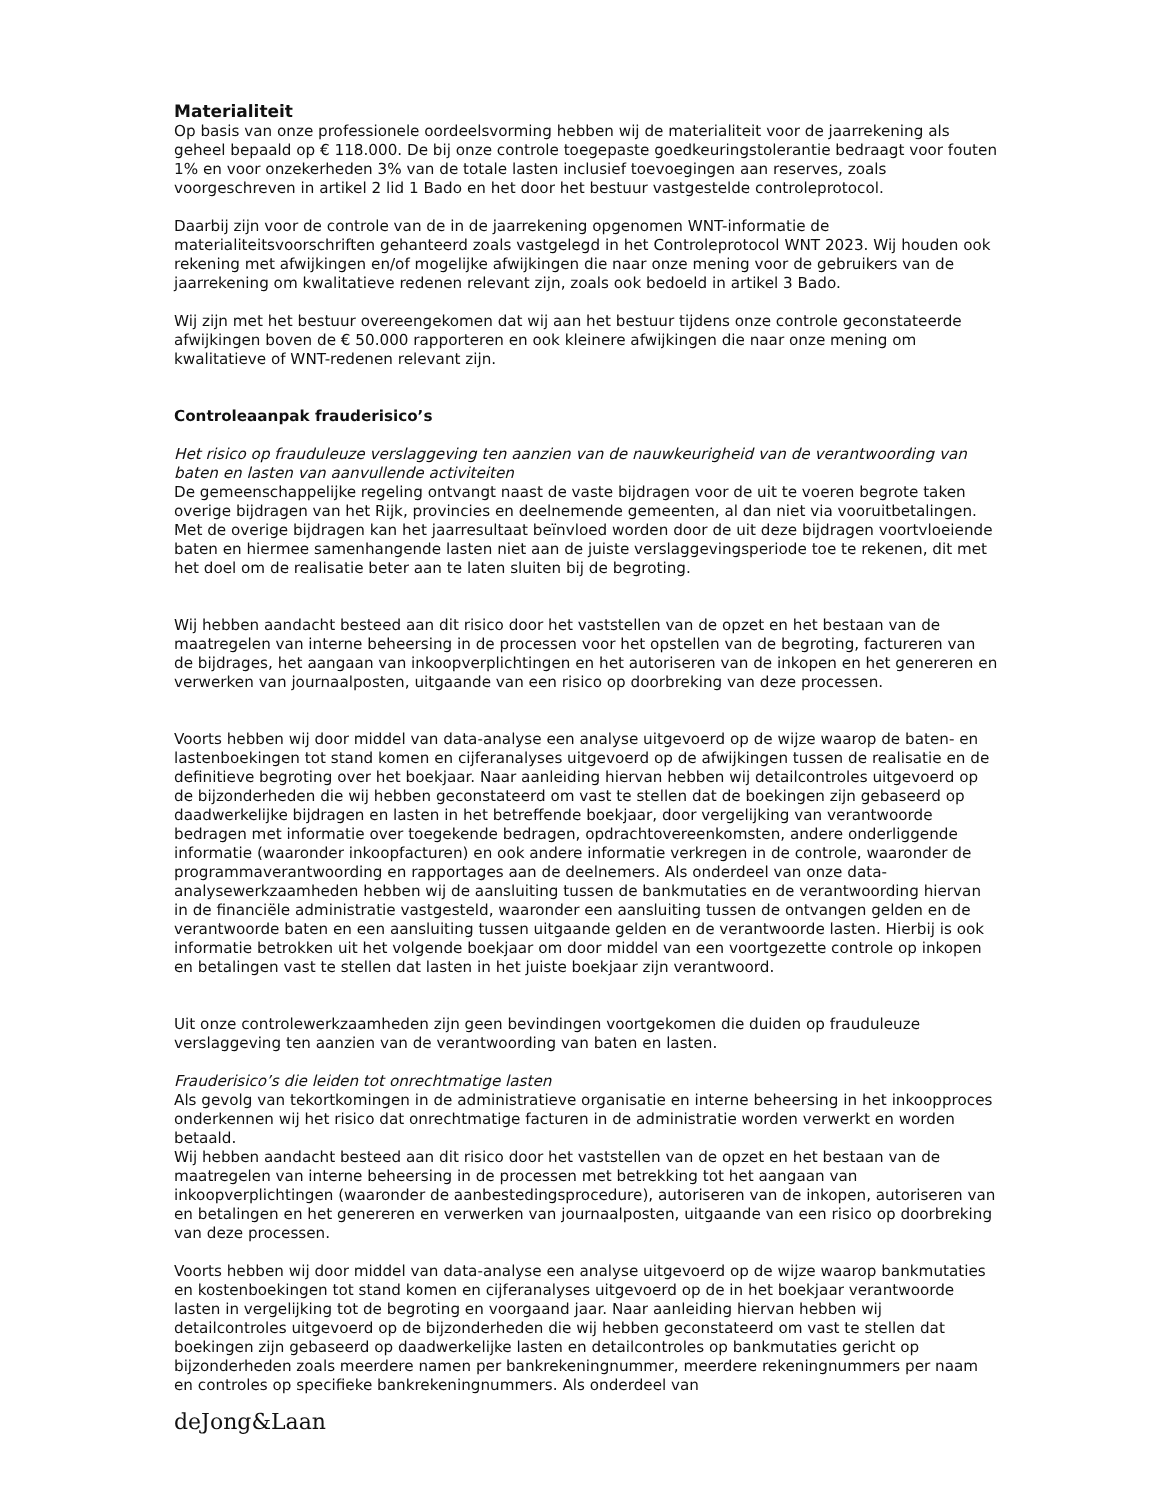Materialiteit
Op basis van onze professionele oordeelsvorming hebben wij de materialiteit voor de jaarrekening als geheel bepaald op € 118.000. De bij onze controle toegepaste goedkeuringstolerantie bedraagt voor fouten 1% en voor onzekerheden 3% van de totale lasten inclusief toevoegingen aan reserves, zoals voorgeschreven in artikel 2 lid 1 Bado en het door het bestuur vastgestelde controleprotocol.
Daarbij zijn voor de controle van de in de jaarrekening opgenomen WNT-informatie de materialiteitsvoorschriften gehanteerd zoals vastgelegd in het Controleprotocol WNT 2023. Wij houden ook rekening met afwijkingen en/of mogelijke afwijkingen die naar onze mening voor de gebruikers van de jaarrekening om kwalitatieve redenen relevant zijn, zoals ook bedoeld in artikel 3 Bado.
Wij zijn met het bestuur overeengekomen dat wij aan het bestuur tijdens onze controle geconstateerde afwijkingen boven de € 50.000 rapporteren en ook kleinere afwijkingen die naar onze mening om kwalitatieve of WNT-redenen relevant zijn.
Controleaanpak frauderisico’s
Het risico op frauduleuze verslaggeving ten aanzien van de nauwkeurigheid van de verantwoording van baten en lasten van aanvullende activiteiten
De gemeenschappelijke regeling ontvangt naast de vaste bijdragen voor de uit te voeren begrote taken overige bijdragen van het Rijk, provincies en deelnemende gemeenten, al dan niet via vooruitbetalingen. Met de overige bijdragen kan het jaarresultaat beïnvloed worden door de uit deze bijdragen voortvloeiende baten en hiermee samenhangende lasten niet aan de juiste verslaggevingsperiode toe te rekenen, dit met het doel om de realisatie beter aan te laten sluiten bij de begroting.
Wij hebben aandacht besteed aan dit risico door het vaststellen van de opzet en het bestaan van de maatregelen van interne beheersing in de processen voor het opstellen van de begroting, factureren van de bijdrages, het aangaan van inkoopverplichtingen en het autoriseren van de inkopen en het genereren en verwerken van journaalposten, uitgaande van een risico op doorbreking van deze processen.
Voorts hebben wij door middel van data-analyse een analyse uitgevoerd op de wijze waarop de baten- en lastenboekingen tot stand komen en cijferanalyses uitgevoerd op de afwijkingen tussen de realisatie en de definitieve begroting over het boekjaar. Naar aanleiding hiervan hebben wij detailcontroles uitgevoerd op de bijzonderheden die wij hebben geconstateerd om vast te stellen dat de boekingen zijn gebaseerd op daadwerkelijke bijdragen en lasten in het betreffende boekjaar, door vergelijking van verantwoorde bedragen met informatie over toegekende bedragen, opdrachtovereenkomsten, andere onderliggende informatie (waaronder inkoopfacturen) en ook andere informatie verkregen in de controle, waaronder de programmaverantwoording en rapportages aan de deelnemers. Als onderdeel van onze data-analysewerkzaamheden hebben wij de aansluiting tussen de bankmutaties en de verantwoording hiervan in de financiële administratie vastgesteld, waaronder een aansluiting tussen de ontvangen gelden en de verantwoorde baten en een aansluiting tussen uitgaande gelden en de verantwoorde lasten. Hierbij is ook informatie betrokken uit het volgende boekjaar om door middel van een voortgezette controle op inkopen en betalingen vast te stellen dat lasten in het juiste boekjaar zijn verantwoord.
Uit onze controlewerkzaamheden zijn geen bevindingen voortgekomen die duiden op frauduleuze verslaggeving ten aanzien van de verantwoording van baten en lasten.
Frauderisico’s die leiden tot onrechtmatige lasten
Als gevolg van tekortkomingen in de administratieve organisatie en interne beheersing in het inkoopproces onderkennen wij het risico dat onrechtmatige facturen in de administratie worden verwerkt en worden betaald.
Wij hebben aandacht besteed aan dit risico door het vaststellen van de opzet en het bestaan van de maatregelen van interne beheersing in de processen met betrekking tot het aangaan van inkoopverplichtingen (waaronder de aanbestedingsprocedure), autoriseren van de inkopen, autoriseren van en betalingen en het genereren en verwerken van journaalposten, uitgaande van een risico op doorbreking van deze processen.
Voorts hebben wij door middel van data-analyse een analyse uitgevoerd op de wijze waarop bankmutaties en kostenboekingen tot stand komen en cijferanalyses uitgevoerd op de in het boekjaar verantwoorde lasten in vergelijking tot de begroting en voorgaand jaar. Naar aanleiding hiervan hebben wij detailcontroles uitgevoerd op de bijzonderheden die wij hebben geconstateerd om vast te stellen dat boekingen zijn gebaseerd op daadwerkelijke lasten en detailcontroles op bankmutaties gericht op bijzonderheden zoals meerdere namen per bankrekeningnummer, meerdere rekeningnummers per naam en controles op specifieke bankrekeningnummers. Als onderdeel van
deJong&Laan